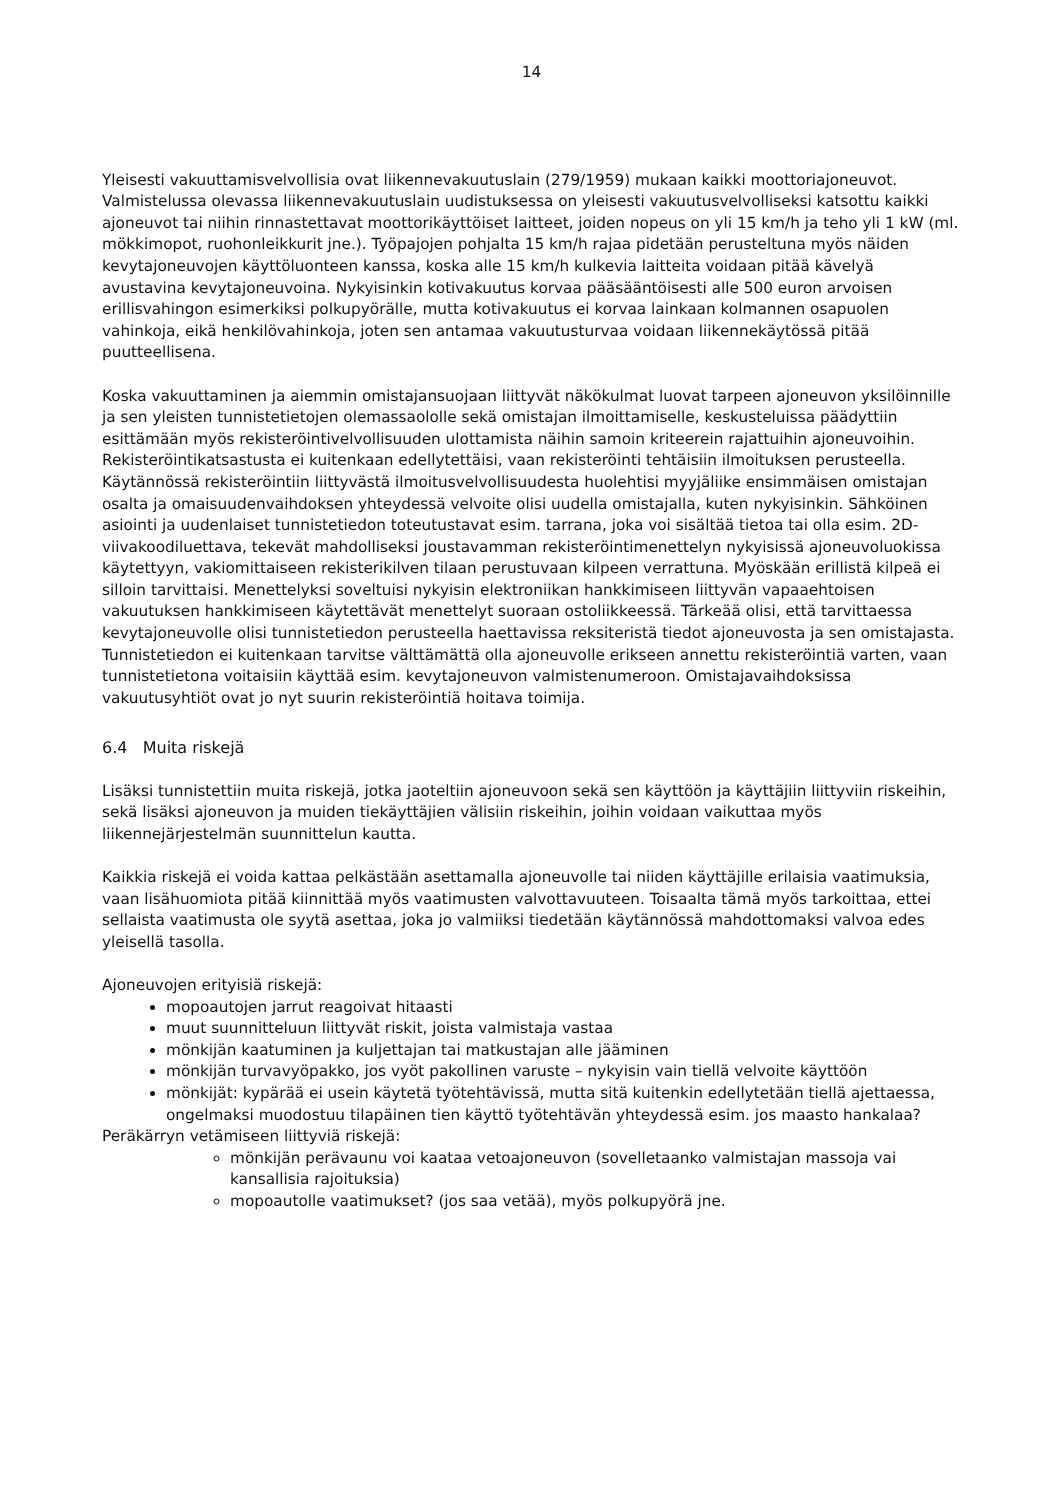14
Yleisesti vakuuttamisvelvollisia ovat liikennevakuutuslain (279/1959) mukaan kaikki moottoriajoneuvot. Valmistelussa olevassa liikennevakuutuslain uudistuksessa on yleisesti vakuutusvelvolliseksi katsottu kaikki ajoneuvot tai niihin rinnastettavat moottorikäyttöiset laitteet, joiden nopeus on yli 15 km/h ja teho yli 1 kW (ml. mökkimopot, ruohonleikkurit jne.). Työpajojen pohjalta 15 km/h rajaa pidetään perusteltuna myös näiden kevytajoneuvojen käyttöluonteen kanssa, koska alle 15 km/h kulkevia laitteita voidaan pitää kävelyä avustavina kevytajoneuvoina. Nykyisinkin kotivakuutus korvaa pääsääntöisesti alle 500 euron arvoisen erillisvahingon esimerkiksi polkupyörälle, mutta kotivakuutus ei korvaa lainkaan kolmannen osapuolen vahinkoja, eikä henkilövahinkoja, joten sen antamaa vakuutusturvaa voidaan liikennekäytössä pitää puutteellisena.
Koska vakuuttaminen ja aiemmin omistajansuojaan liittyvät näkökulmat luovat tarpeen ajoneuvon yksilöinnille ja sen yleisten tunnistetietojen olemassaololle sekä omistajan ilmoittamiselle, keskusteluissa päädyttiin esittämään myös rekisteröintivelvollisuuden ulottamista näihin samoin kriteerein rajattuihin ajoneuvoihin. Rekisteröintikatsastusta ei kuitenkaan edellytettäisi, vaan rekisteröinti tehtäisiin ilmoituksen perusteella. Käytännössä rekisteröintiin liittyvästä ilmoitusvelvollisuudesta huolehtisi myyjäliike ensimmäisen omistajan osalta ja omaisuudenvaihdoksen yhteydessä velvoite olisi uudella omistajalla, kuten nykyisinkin. Sähköinen asiointi ja uudenlaiset tunnistetiedon toteutustavat esim. tarrana, joka voi sisältää tietoa tai olla esim. 2D-viivakoodiluettava, tekevät mahdolliseksi joustavamman rekisteröintimenettelyn nykyisissä ajoneuvoluokissa käytettyyn, vakiomittaiseen rekisterikilven tilaan perustuvaan kilpeen verrattuna. Myöskään erillistä kilpeä ei silloin tarvittaisi. Menettelyksi soveltuisi nykyisin elektroniikan hankkimiseen liittyvän vapaaehtoisen vakuutuksen hankkimiseen käytettävät menettelyt suoraan ostoliikkeessä. Tärkeää olisi, että tarvittaessa kevytajoneuvolle olisi tunnistetiedon perusteella haettavissa reksiteristä tiedot ajoneuvosta ja sen omistajasta. Tunnistetiedon ei kuitenkaan tarvitse välttämättä olla ajoneuvolle erikseen annettu rekisteröintiä varten, vaan tunnistetietona voitaisiin käyttää esim. kevytajoneuvon valmistenumeroon. Omistajavaihdoksissa vakuutusyhtiöt ovat jo nyt suurin rekisteröintiä hoitava toimija.
6.4 Muita riskejä
Lisäksi tunnistettiin muita riskejä, jotka jaoteltiin ajoneuvoon sekä sen käyttöön ja käyttäjiin liittyviin riskeihin, sekä lisäksi ajoneuvon ja muiden tiekäyttäjien välisiin riskeihin, joihin voidaan vaikuttaa myös liikennejärjestelmän suunnittelun kautta.
Kaikkia riskejä ei voida kattaa pelkästään asettamalla ajoneuvolle tai niiden käyttäjille erilaisia vaatimuksia, vaan lisähuomiota pitää kiinnittää myös vaatimusten valvottavuuteen. Toisaalta tämä myös tarkoittaa, ettei sellaista vaatimusta ole syytä asettaa, joka jo valmiiksi tiedetään käytännössä mahdottomaksi valvoa edes yleisellä tasolla.
Ajoneuvojen erityisiä riskejä:
mopoautojen jarrut reagoivat hitaasti
muut suunnitteluun liittyvät riskit, joista valmistaja vastaa
mönkijän kaatuminen ja kuljettajan tai matkustajan alle jääminen
mönkijän turvavyöpakko, jos vyöt pakollinen varuste – nykyisin vain tiellä velvoite käyttöön
mönkijät: kypärää ei usein käytetä työtehtävissä, mutta sitä kuitenkin edellytetään tiellä ajettaessa, ongelmaksi muodostuu tilapäinen tien käyttö työtehtävän yhteydessä esim. jos maasto hankalaa?
Peräkärryn vetämiseen liittyviä riskejä:
mönkijän perävaunu voi kaataa vetoajoneuvon (sovelletaanko valmistajan massoja vai kansallisia rajoituksia)
mopoautolle vaatimukset? (jos saa vetää), myös polkupyörä jne.